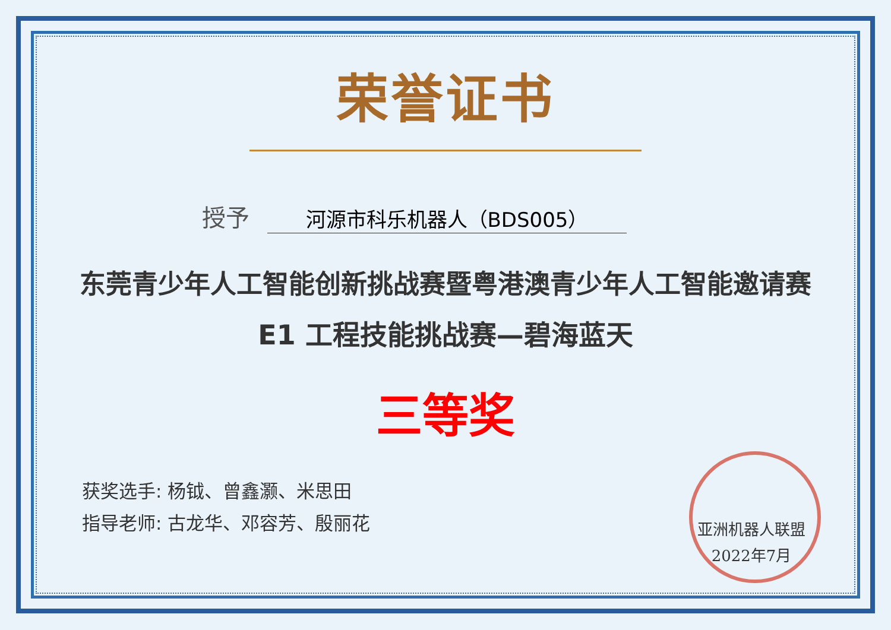荣誉证书
授予
河源市科乐机器人（BDS005）
东莞青少年人工智能创新挑战赛暨粤港澳青少年人工智能邀请赛
E1 工程技能挑战赛—碧海蓝天
三等奖
获奖选手: 杨钺、曾鑫灏、米思田
指导老师: 古龙华、邓容芳、殷丽花
亚洲机器人联盟
2022年7月